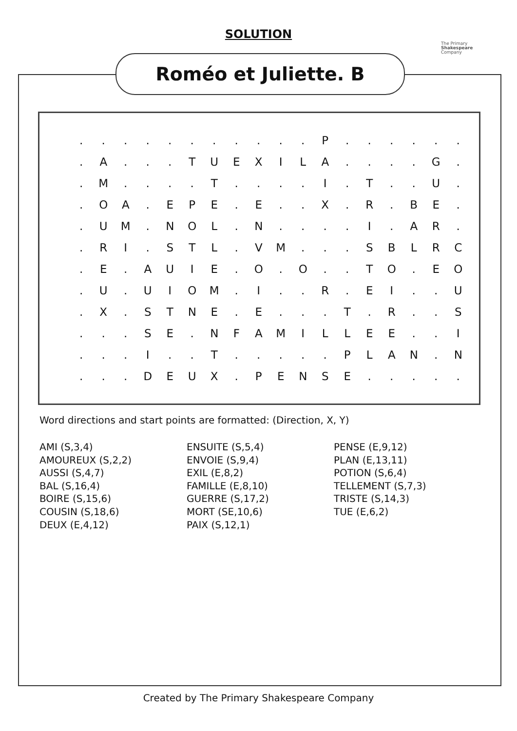SOLUTION
The Primary
Shakespeare
Company
Roméo et Juliette. B
| . | . | . | . | . | . | . | . | . | . | . | P | . | . | . | . | . | . |
| . | A | . | . | . | T | U | E | X | I | L | A | . | . | . | . | G | . |
| . | M | . | . | . | . | T | . | . | . | . | I | . | T | . | . | U | . |
| . | O | A | . | E | P | E | . | E | . | . | X | . | R | . | B | E | . |
| . | U | M | . | N | O | L | . | N | . | . | . | . | I | . | A | R | . |
| . | R | I | . | S | T | L | . | V | M | . | . | . | S | B | L | R | C |
| . | E | . | A | U | I | E | . | O | . | O | . | . | T | O | . | E | O |
| . | U | . | U | I | O | M | . | I | . | . | R | . | E | I | . | . | U |
| . | X | . | S | T | N | E | . | E | . | . | . | T | . | R | . | . | S |
| . | . | . | S | E | . | N | F | A | M | I | L | L | E | E | . | . | I |
| . | . | . | I | . | . | T | . | . | . | . | . | P | L | A | N | . | N |
| . | . | . | D | E | U | X | . | P | E | N | S | E | . | . | . | . | . |
Word directions and start points are formatted: (Direction, X, Y)
AMI (S,3,4)
AMOUREUX (S,2,2)
AUSSI (S,4,7)
BAL (S,16,4)
BOIRE (S,15,6)
COUSIN (S,18,6)
DEUX (E,4,12)
ENSUITE (S,5,4)
ENVOIE (S,9,4)
EXIL (E,8,2)
FAMILLE (E,8,10)
GUERRE (S,17,2)
MORT (SE,10,6)
PAIX (S,12,1)
PENSE (E,9,12)
PLAN (E,13,11)
POTION (S,6,4)
TELLEMENT (S,7,3)
TRISTE (S,14,3)
TUE (E,6,2)
Created by The Primary Shakespeare Company